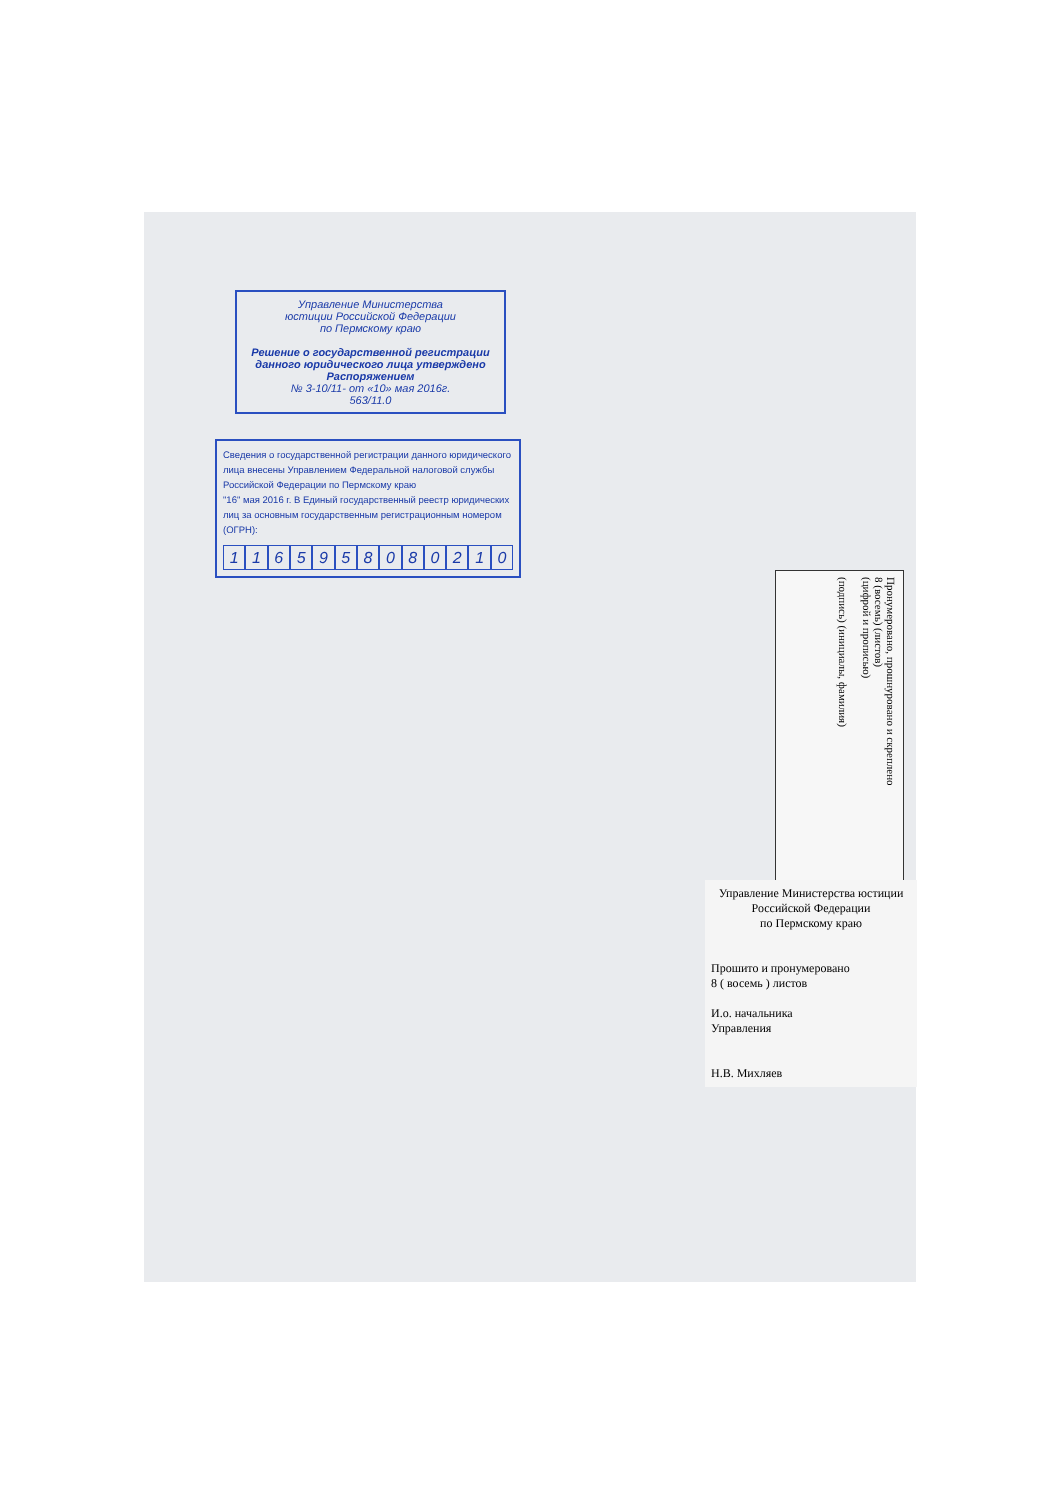Управление Министерства
юстиции Российской Федерации
по Пермскому краю
Решение о государственной регистрации данного юридического лица утверждено Распоряжением
№ 3-10/11- от «10» мая 2016г.
563/11.0
Сведения о государственной регистрации данного юридического лица внесены Управлением Федеральной налоговой службы Российской Федерации по Пермскому краю
"16" мая 2016 г. В Единый государственный реестр юридических лиц за основным государственным регистрационным номером (ОГРН):
1 1 6 5 9 5 8 0 8 0 2 1 0
Пронумеровано, прошнуровано и скреплено
8 (восемь) (листов)
(цифрой и прописью)
(подпись) (инициалы, фамилия)
Управление Министерства юстиции Российской Федерации
по Пермскому краю
Прошито и пронумеровано
8 ( восемь ) листов
И.о. начальника
Управления
Н.В. Михляев